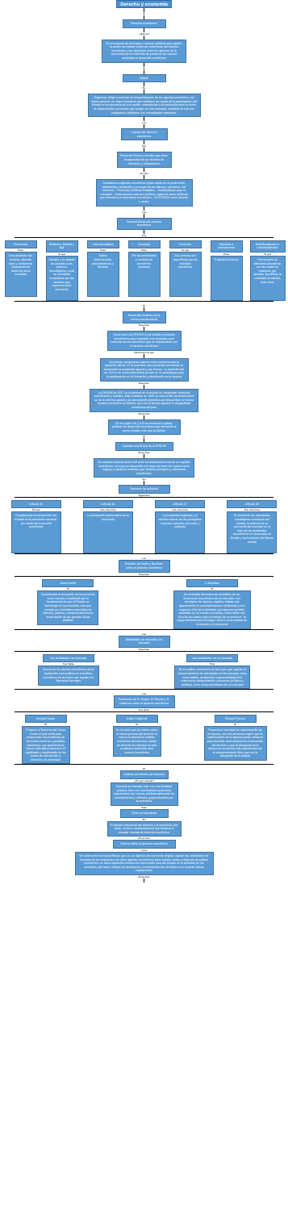Derecho y economía
El
Derecho económico
¿Qué es?
Es el conjunto de principios y normas jurídicas que regulan la acción del estado sobre las estructuras del sistema económico y las relaciones entre los agentes de la economía con la intención de promover de manera acelerada el desarrollo económico
Su
Objeto
Es
Organizar, dirigir y controlar el comportamiento de los agentes económico, así mismo generar un orden normativo que establece las reglas de la participación del Estado en la economía de una nación, entendiendo a la economía como la forma de organización y procesos que surgen en una sociedad, mediante la cual sus integrantes satisfacen sus necesidades materiales
Los
Sujetos del derecho económico
Son
Personas físicas y morales que tiene la capacidad de ser titulares de derechos y obligaciones
Por ello
Señalamos a agentes económico (quien actúa en la producción, distribución, circulación y consumo de los bienes y servicios). Así tenemos: - Personas Jurídicas Estatales. - Distribuidores para el mercado: - Toda persona natural o jurídica, capaz de actos jurídicos que interviene en el proceso económico, - El ESTADO como director o rector.
Las
Características del derecho económico
Son
Humanista
Pues
Gira alrededor del hombre, además nace y evoluciona respetando los derechos de la sociedad
Dinámico, flexible y ágil
Ya que
Cambia y se adapta de acuerdo a los avances tecnológicos y está en constante movimiento por los cambios que experimenta la economía
Instrumentalista
Pues
Utiliza determinados procedimientos y técnicas
Complejo
Esto
Por las actividades y movimiento económico constante
Concreto
Ya que
Sus normas son específicas para la actividad económica
Nacional e internacional
Pues
Traspasa fronteras
Multidisciplinario e interdisciplinario
Ya que
Forma parte de diferentes disciplinas con las cuales se relaciona, por ejemplo, la política, la sociedad, la cultural, entre otras
El
Desarrollo histórico de la norma constitucional
Pues bien
Como tal en la CPEUM no se incluían principios económicos para organizar a la sociedad, pero contenía ciertos elementos que se relacionaban con el derecho económico
Mencionemos que
Las luchas campesinas trajeron como consecuencia la aparición del art. 27 el cual tiene alto contenido económico al contemplar la propiedad agraria y sus formas. La aparición del art 123 es de suma importancia ya que es un parteaguas para la participación en la formación y distribución de la riqueza
Pues bien
La CPEUM de 1917 es la primera en el mundo en contemplar derechos económicos y sociales. Mas a delante en 1925 se crea el BM, posteriormente se da la reforma agraria y la expropiación petrolera que desarrollan un nuevo modelo económico en México, que con el tiempo agudizo la desigualdad económica del país
Ahora bien
En los siglos XX y XXI se comenzó a aplicar políticas de desarrollo económico que favoreció al sector privado más que al público
El
Capítulo económico de la CPEUM
Ahora bien
De manera expresa dentro del texto constitucional no existe un capítulo económico, sino que se desarrolla a lo largo del texto de nuestra carta magna, a través de artículos que contiene principios y elementos económicos
Así
Tenemos los artículos
Siguientes
Artículo 25
El cual
Fundamenta la intervención del Estado en la economía nacional, por medio de la rectoría económica
Artículo 26
Nos menciona
La planeación democrática de la economía
Artículo 27
Nos menciona
La propiedad originaria y el dominio directo de los principales recursos naturales del suelo y subsuelo
Artículo 28
Nos menciona
El control de las actividades estratégicas exclusivas del Estado, la defensa de la economía del mercado en el resto de las actividades económicas no reservadas al Estado y las funciones del Banco central
Los
Estudios de Smith y Bentham sobre el derecho económico
Pues bien
Adam Smith
El
Consideraba al desarrollo de la economía como ciencia y estableció que lo fundamental es que el Estado no intervenga en la economía, solo que cumpla sus cometidos esenciales de defensa, justicia y excepcionalmente la construcción de las grandes obras públicas
J. Bentham
El
Se enfocaba directamente al análisis de los fenómenos económicos de no mercado. Los conceptos de riqueza, capital y trabajo van apareciendo en sus implicaciones recíprocas y con respecto al fin de la felicidad, que aparece también estudiado en su versión normativa, como deber ser. Una de sus frases más conocidas de su teoría es "la mayor felicidad para el mayor número es la medida de lo correcto y lo incorrecto
Las
Actividades de mercado y no mercado
Pues bien
Las actividades de mercado
Nos habla
Acerca de los efectos económicos de la legislación mercantilista en el análisis económico de las leyes que regulan los Mercados formales
Las actividades de no mercado
Este
Es el análisis económico de las leyes que regulan el comportamiento de actividades de No mercado, tales como delitos, accidentes, responsabilidad civil, matrimonio contaminación y procesos jurídicos y políticos, entre otras actividades de no mercado
Las
Posiciones de R. Coase. R. Posner y G. Calabresi sobre el derecho económico
Nos dicen
Ronald Coase
Él
Propuso el Teorema del Costo Social el cual sirvió para comprender los problemas de los costos externos y posibles soluciones, sus aportaciones fueron más allá al descubrir el significado y clasificación de los costes de transacción y derechos de propiedad
Guido Calabresi
Él
Es un autor que se inclina sobre la nueva postura del derecho al cual se le denomino análisis económico del derecho, hablar de derecho es referirse no solo a justicia y derechos, sino costos y beneficios
Richard Posner
Él
Presenta el concepto de maximización de la riqueza, con el cual busca sugerir que la maximización de la riqueza puede utilizarse para describir adecuadamente el desarrollo del derecho y que la búsqueda de la riqueza se encuentra más relacionada con el comportamiento ético que con la búsqueda de la utilidad
El
Análisis económico del derecho
¿En qué consiste?
Consiste en estudiar, bien con una finalidad práctica, bien con una finalidad puramente cognoscitiva, las normas jurídicas aplicando los conocimientos y métodos proporcionados por la economía
Este
Tiene su naturaleza
En
El estudio estructural del derecho y la economía, por tanto, no tiene necesariamente que limitarse a estudiar normas de derecho económico
Ahora bien
Olivera define al derecho económico
Como
Un sistema de normas jurídicas que, en un régimen de economía dirigida, regulan las actividades de mercado de las empresas y de otros agentes económicos para realizar metas y objetivos de política económica, en dicha expresión encierra la intervención pura del Estado en la actividad de los mercados, por tanto, influyen en decisiones y comportamientos de éstos si no tuvieran dichas regulaciones
Ahora bien